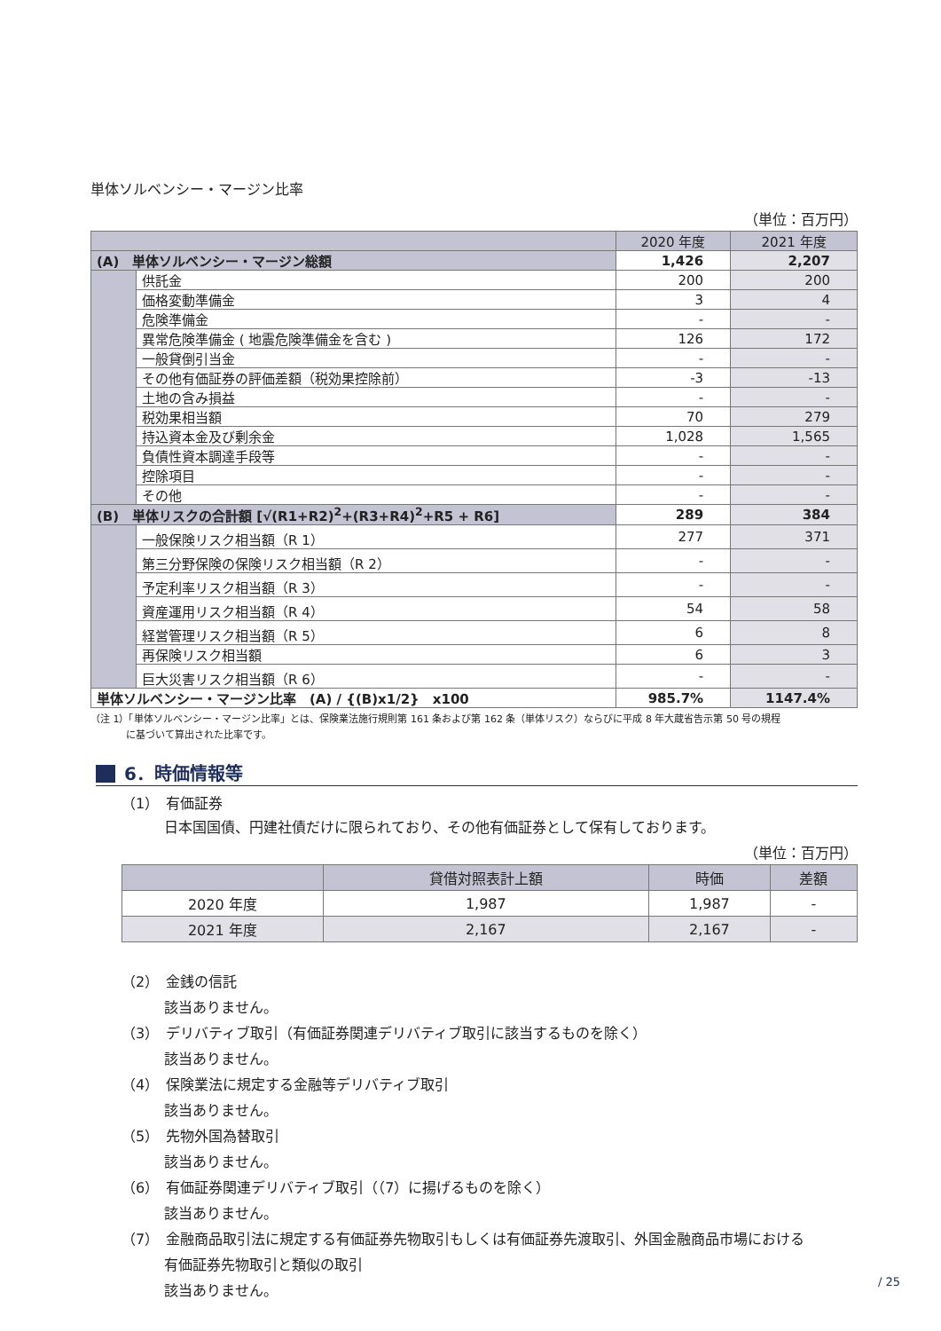単体ソルベンシー・マージン比率
（単位：百万円）
| | | 2020 年度 | 2021 年度 |
| --- | --- | --- | --- |
| (A) 単体ソルベンシー・マージン総額 | | 1,426 | 2,207 |
| | 供託金 | 200 | 200 |
| | 価格変動準備金 | 3 | 4 |
| | 危険準備金 | - | - |
| | 異常危険準備金 ( 地震危険準備金を含む ) | 126 | 172 |
| | 一般貸倒引当金 | - | - |
| | その他有価証券の評価差額（税効果控除前） | -3 | -13 |
| | 土地の含み損益 | - | - |
| | 税効果相当額 | 70 | 279 |
| | 持込資本金及び剰余金 | 1,028 | 1,565 |
| | 負債性資本調達手段等 | - | - |
| | 控除項目 | - | - |
| | その他 | - | - |
| (B) 単体リスクの合計額 [√(R1+R2)<sup>2</sup>+(R3+R4)<sup>2</sup>+R5 + R6] | | 289 | 384 |
| | 一般保険リスク相当額（R 1） | 277 | 371 |
| | 第三分野保険の保険リスク相当額（R 2） | - | - |
| | 予定利率リスク相当額（R 3） | - | - |
| | 資産運用リスク相当額（R 4） | 54 | 58 |
| | 経営管理リスク相当額（R 5） | 6 | 8 |
| | 再保険リスク相当額 | 6 | 3 |
| | 巨大災害リスク相当額（R 6） | - | - |
| 単体ソルベンシー・マージン比率 (A) / {(B)x1/2} x100 | | 985.7% | 1147.4% |
（注 1）「単体ソルベンシー・マージン比率」とは、保険業法施行規則第 161 条および第 162 条（単体リスク）ならびに平成 8 年大蔵省告示第 50 号の規程
に基づいて算出された比率です。
6．時価情報等
（1）　有価証券
日本国国債、円建社債だけに限られており、その他有価証券として保有しております。
（単位：百万円）
| | 貸借対照表計上額 | 時価 | 差額 |
| --- | --- | --- | --- |
| 2020 年度 | 1,987 | 1,987 | - |
| 2021 年度 | 2,167 | 2,167 | - |
（2）　金銭の信託
該当ありません。
（3）　デリバティブ取引（有価証券関連デリバティブ取引に該当するものを除く）
該当ありません。
（4）　保険業法に規定する金融等デリバティブ取引
該当ありません。
（5）　先物外国為替取引
該当ありません。
（6）　有価証券関連デリバティブ取引（（7）に揚げるものを除く）
該当ありません。
（7）　金融商品取引法に規定する有価証券先物取引もしくは有価証券先渡取引、外国金融商品市場における
有価証券先物取引と類似の取引
該当ありません。
/ 25